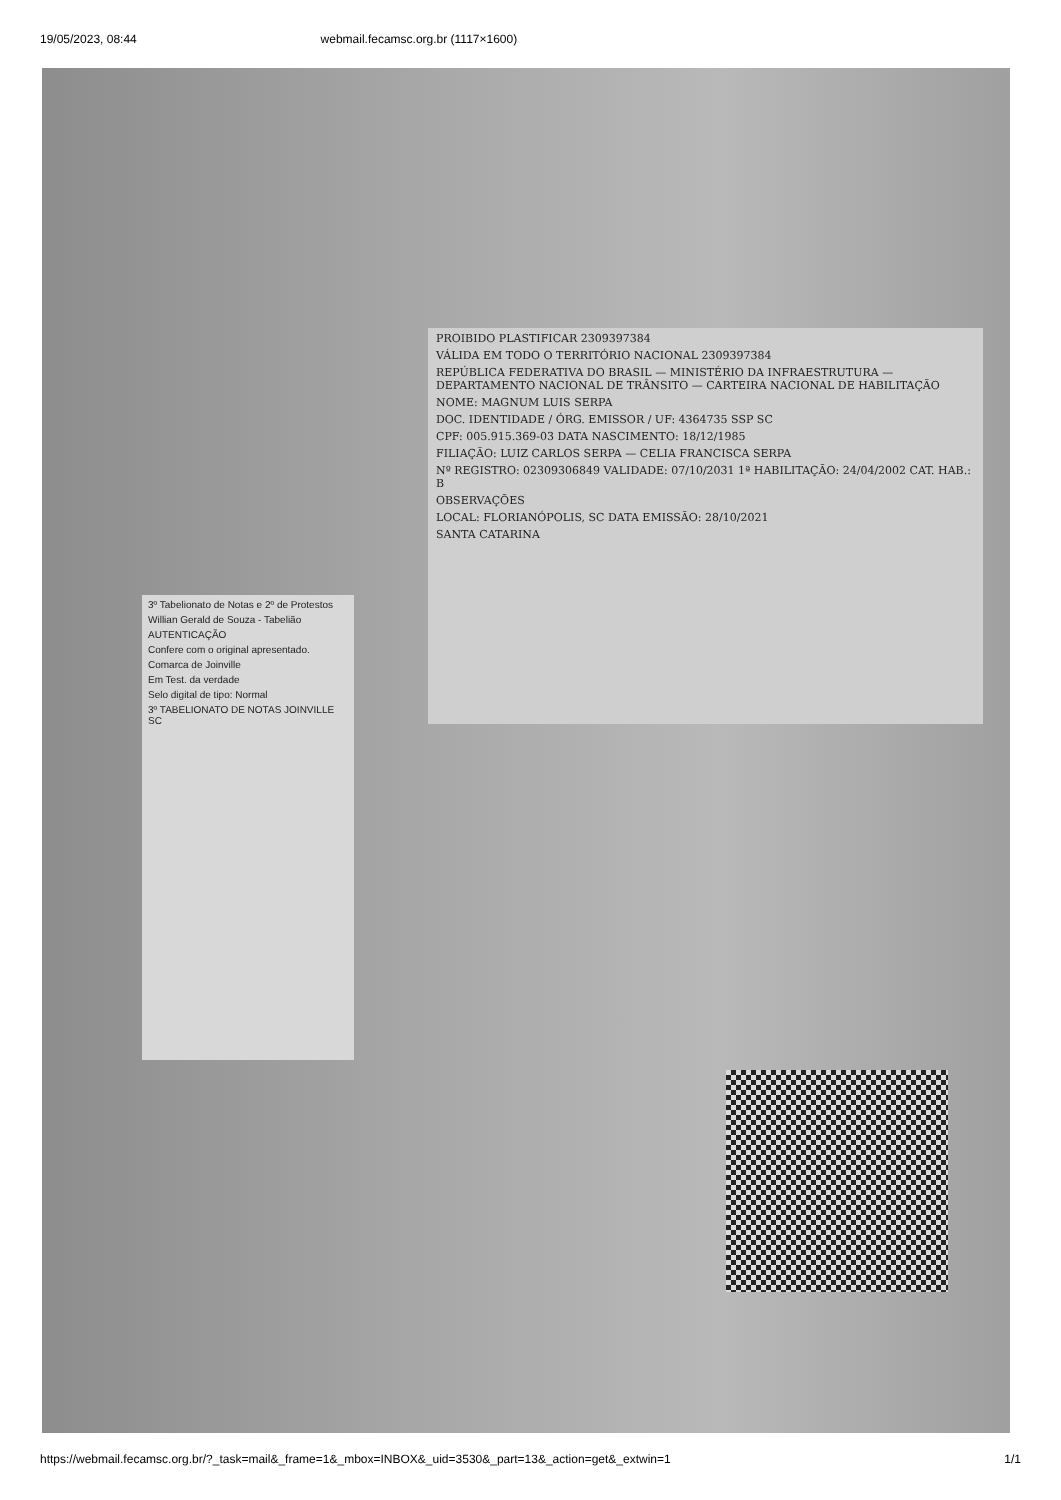19/05/2023, 08:44 webmail.fecamsc.org.br (1117×1600)
PROIBIDO PLASTIFICAR 2309397384
VÁLIDA EM TODO O TERRITÓRIO NACIONAL 2309397384
REPÚBLICA FEDERATIVA DO BRASIL — MINISTÉRIO DA INFRAESTRUTURA — DEPARTAMENTO NACIONAL DE TRÂNSITO — CARTEIRA NACIONAL DE HABILITAÇÃO
NOME: MAGNUM LUIS SERPA
DOC. IDENTIDADE / ÓRG. EMISSOR / UF: 4364735 SSP SC
CPF: 005.915.369-03 DATA NASCIMENTO: 18/12/1985
FILIAÇÃO: LUIZ CARLOS SERPA — CELIA FRANCISCA SERPA
Nº REGISTRO: 02309306849 VALIDADE: 07/10/2031 1ª HABILITAÇÃO: 24/04/2002 CAT. HAB.: B
OBSERVAÇÕES
LOCAL: FLORIANÓPOLIS, SC DATA EMISSÃO: 28/10/2021
SANTA CATARINA
3º Tabelionato de Notas e 2º de Protestos
Willian Gerald de Souza - Tabelião
AUTENTICAÇÃO
Confere com o original apresentado.
Comarca de Joinville
Em Test. da verdade
Selo digital de tipo: Normal
3º TABELIONATO DE NOTAS JOINVILLE SC
https://webmail.fecamsc.org.br/?_task=mail&_frame=1&_mbox=INBOX&_uid=3530&_part=13&_action=get&_extwin=1 1/1